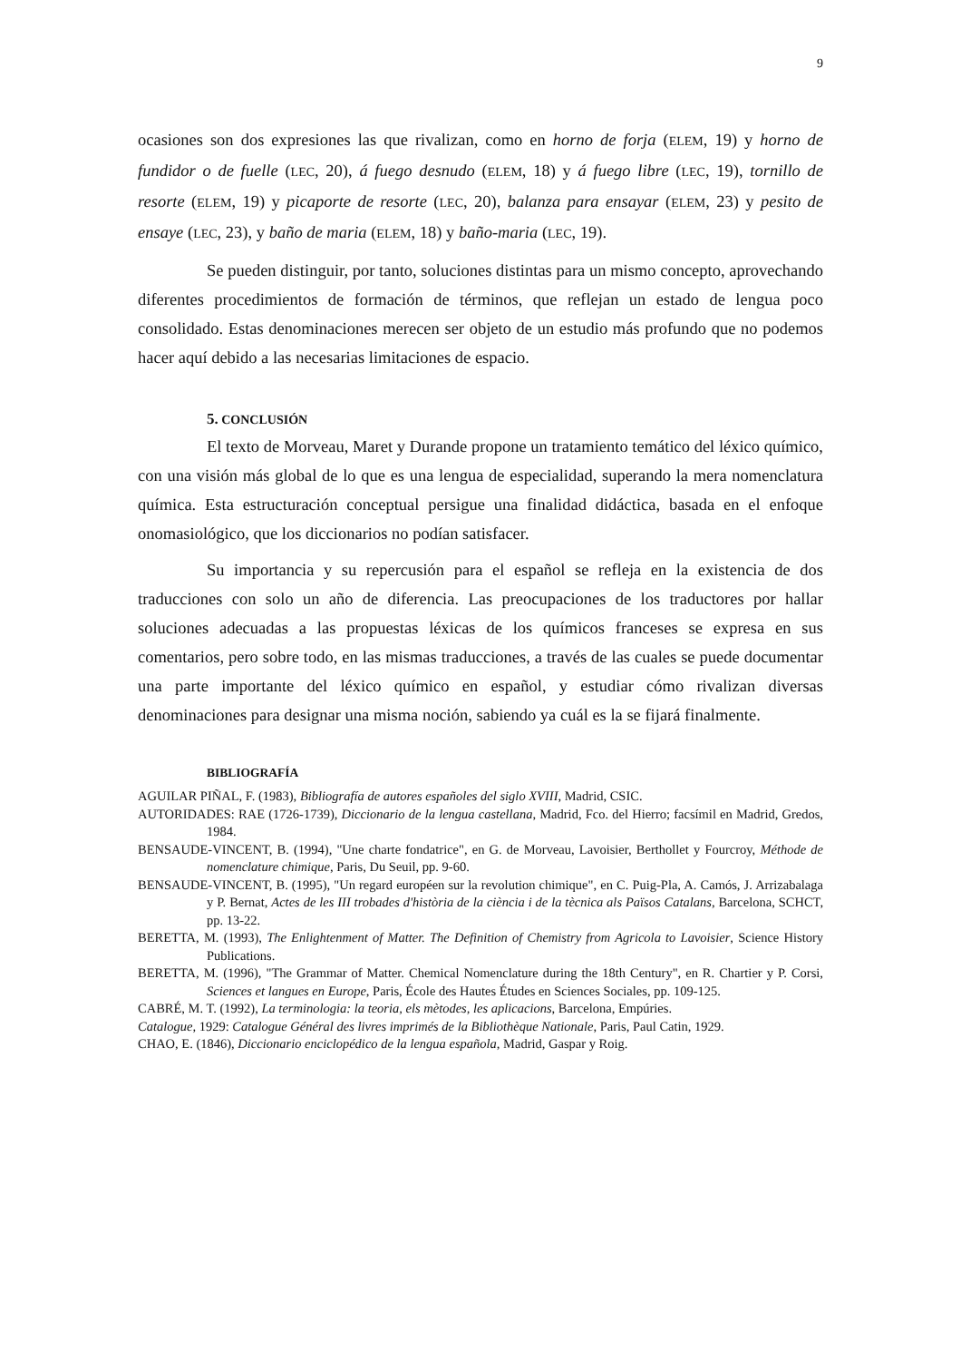9
ocasiones son dos expresiones las que rivalizan, como en horno de forja (ELEM, 19) y horno de fundidor o de fuelle (LEC, 20), á fuego desnudo (ELEM, 18) y á fuego libre (LEC, 19), tornillo de resorte (ELEM, 19) y picaporte de resorte (LEC, 20), balanza para ensayar (ELEM, 23) y pesito de ensaye (LEC, 23), y baño de maria (ELEM, 18) y baño-maria (LEC, 19).
Se pueden distinguir, por tanto, soluciones distintas para un mismo concepto, aprovechando diferentes procedimientos de formación de términos, que reflejan un estado de lengua poco consolidado. Estas denominaciones merecen ser objeto de un estudio más profundo que no podemos hacer aquí debido a las necesarias limitaciones de espacio.
5. CONCLUSIÓN
El texto de Morveau, Maret y Durande propone un tratamiento temático del léxico químico, con una visión más global de lo que es una lengua de especialidad, superando la mera nomenclatura química. Esta estructuración conceptual persigue una finalidad didáctica, basada en el enfoque onomasiológico, que los diccionarios no podían satisfacer.
Su importancia y su repercusión para el español se refleja en la existencia de dos traducciones con solo un año de diferencia. Las preocupaciones de los traductores por hallar soluciones adecuadas a las propuestas léxicas de los químicos franceses se expresa en sus comentarios, pero sobre todo, en las mismas traducciones, a través de las cuales se puede documentar una parte importante del léxico químico en español, y estudiar cómo rivalizan diversas denominaciones para designar una misma noción, sabiendo ya cuál es la se fijará finalmente.
BIBLIOGRAFÍA
AGUILAR PIÑAL, F. (1983), Bibliografía de autores españoles del siglo XVIII, Madrid, CSIC.
AUTORIDADES: RAE (1726-1739), Diccionario de la lengua castellana, Madrid, Fco. del Hierro; facsímil en Madrid, Gredos, 1984.
BENSAUDE-VINCENT, B. (1994), "Une charte fondatrice", en G. de Morveau, Lavoisier, Berthollet y Fourcroy, Méthode de nomenclature chimique, Paris, Du Seuil, pp. 9-60.
BENSAUDE-VINCENT, B. (1995), "Un regard européen sur la revolution chimique", en C. Puig-Pla, A. Camós, J. Arrizabalaga y P. Bernat, Actes de les III trobades d'història de la ciència i de la tècnica als Països Catalans, Barcelona, SCHCT, pp. 13-22.
BERETTA, M. (1993), The Enlightenment of Matter. The Definition of Chemistry from Agricola to Lavoisier, Science History Publications.
BERETTA, M. (1996), "The Grammar of Matter. Chemical Nomenclature during the 18th Century", en R. Chartier y P. Corsi, Sciences et langues en Europe, Paris, École des Hautes Études en Sciences Sociales, pp. 109-125.
CABRÉ, M. T. (1992), La terminologia: la teoria, els mètodes, les aplicacions, Barcelona, Empúries.
Catalogue, 1929: Catalogue Général des livres imprimés de la Bibliothèque Nationale, Paris, Paul Catin, 1929.
CHAO, E. (1846), Diccionario enciclopédico de la lengua española, Madrid, Gaspar y Roig.